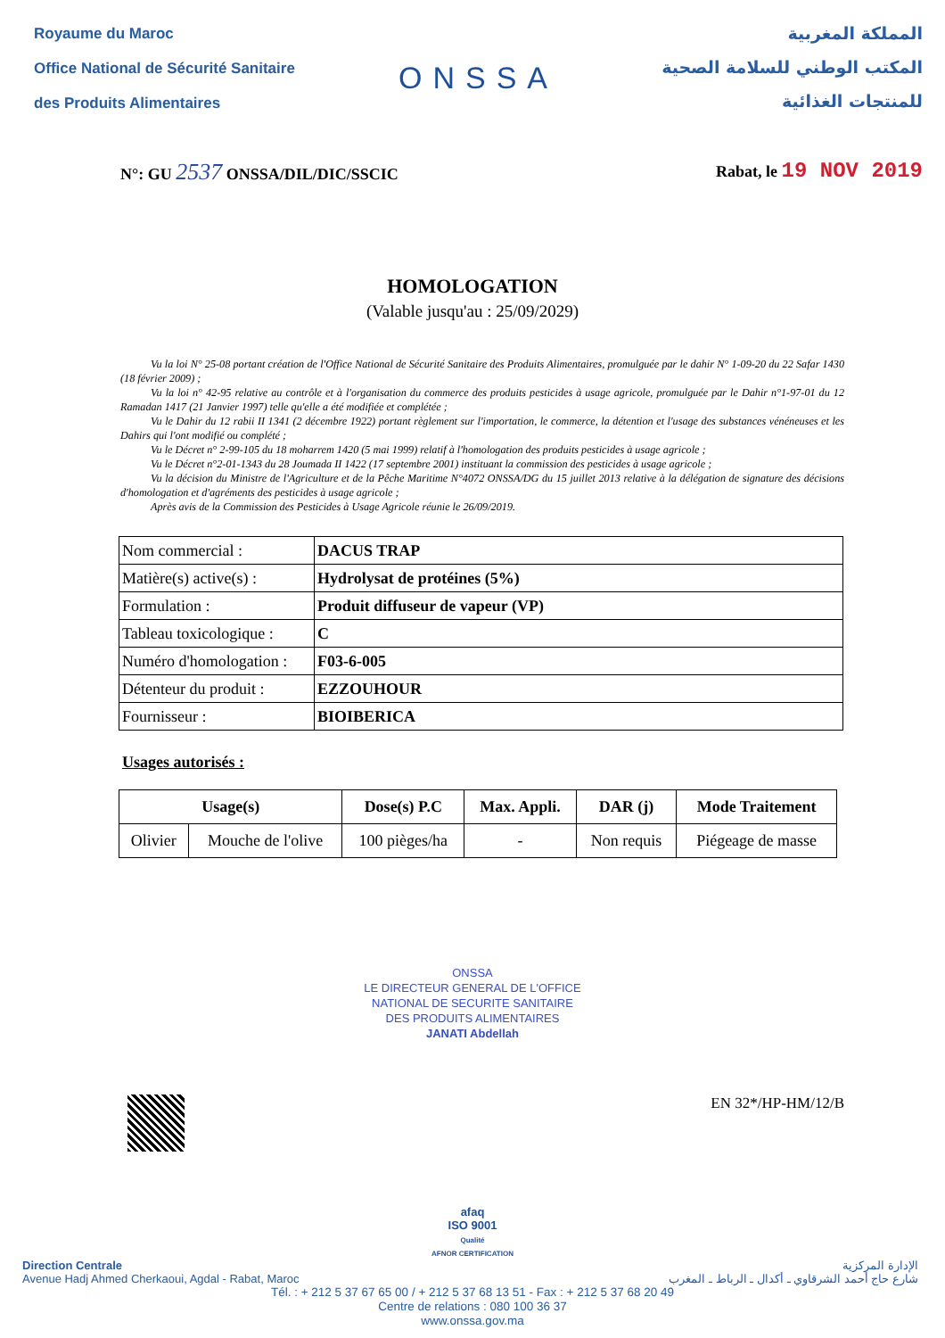Royaume du Maroc
Office National de Sécurité Sanitaire
des Produits Alimentaires
ONSSA
المملكة المغربية
المكتب الوطني للسلامة الصحية
للمنتجات الغذائية
N°: GU 2537 ONSSA/DIL/DIC/SSCIC
Rabat, le 19 NOV 2019
HOMOLOGATION
(Valable jusqu'au : 25/09/2029)
Vu la loi N° 25-08 portant création de l'Office National de Sécurité Sanitaire des Produits Alimentaires, promulguée par le dahir N° 1-09-20 du 22 Safar 1430 (18 février 2009) ;
Vu la loi n° 42-95 relative au contrôle et à l'organisation du commerce des produits pesticides à usage agricole, promulguée par le Dahir n°1-97-01 du 12 Ramadan 1417 (21 Janvier 1997) telle qu'elle a été modifiée et complétée ;
Vu le Dahir du 12 rabii II 1341 (2 décembre 1922) portant règlement sur l'importation, le commerce, la détention et l'usage des substances vénéneuses et les Dahirs qui l'ont modifié ou complété ;
Vu le Décret n° 2-99-105 du 18 moharrem 1420 (5 mai 1999) relatif à l'homologation des produits pesticides à usage agricole ;
Vu le Décret n°2-01-1343 du 28 Joumada II 1422 (17 septembre 2001) instituant la commission des pesticides à usage agricole ;
Vu la décision du Ministre de l'Agriculture et de la Pêche Maritime N°4072 ONSSA/DG du 15 juillet 2013 relative à la délégation de signature des décisions d'homologation et d'agréments des pesticides à usage agricole ;
Après avis de la Commission des Pesticides à Usage Agricole réunie le 26/09/2019.
| Nom commercial : | DACUS TRAP |
| Matière(s) active(s) : | Hydrolysat de protéines (5%) |
| Formulation : | Produit diffuseur de vapeur (VP) |
| Tableau toxicologique : | C |
| Numéro d'homologation : | F03-6-005 |
| Détenteur du produit : | EZZOUHOUR |
| Fournisseur : | BIOIBERICA |
Usages autorisés :
| Usage(s) | | Dose(s) P.C | Max. Appli. | DAR (j) | Mode Traitement |
| --- | --- | --- | --- | --- | --- |
| Olivier | Mouche de l'olive | 100 pièges/ha | - | Non requis | Piégeage de masse |
ONSSA
LE DIRECTEUR GENERAL DE L'OFFICE
NATIONAL DE SECURITE SANITAIRE
DES PRODUITS ALIMENTAIRES
JANATI Abdellah
EN 32*/HP-HM/12/B
afaq
ISO 9001
Qualité
AFNOR CERTIFICATION
Direction Centrale
Avenue Hadj Ahmed Cherkaoui, Agdal - Rabat, Maroc
الإدارة المركزية
شارع حاج أحمد الشرقاوي ـ أكدال ـ الرباط ـ المغرب
Tél. : + 212 5 37 67 65 00 / + 212 5 37 68 13 51 - Fax : + 212 5 37 68 20 49
Centre de relations : 080 100 36 37
www.onssa.gov.ma